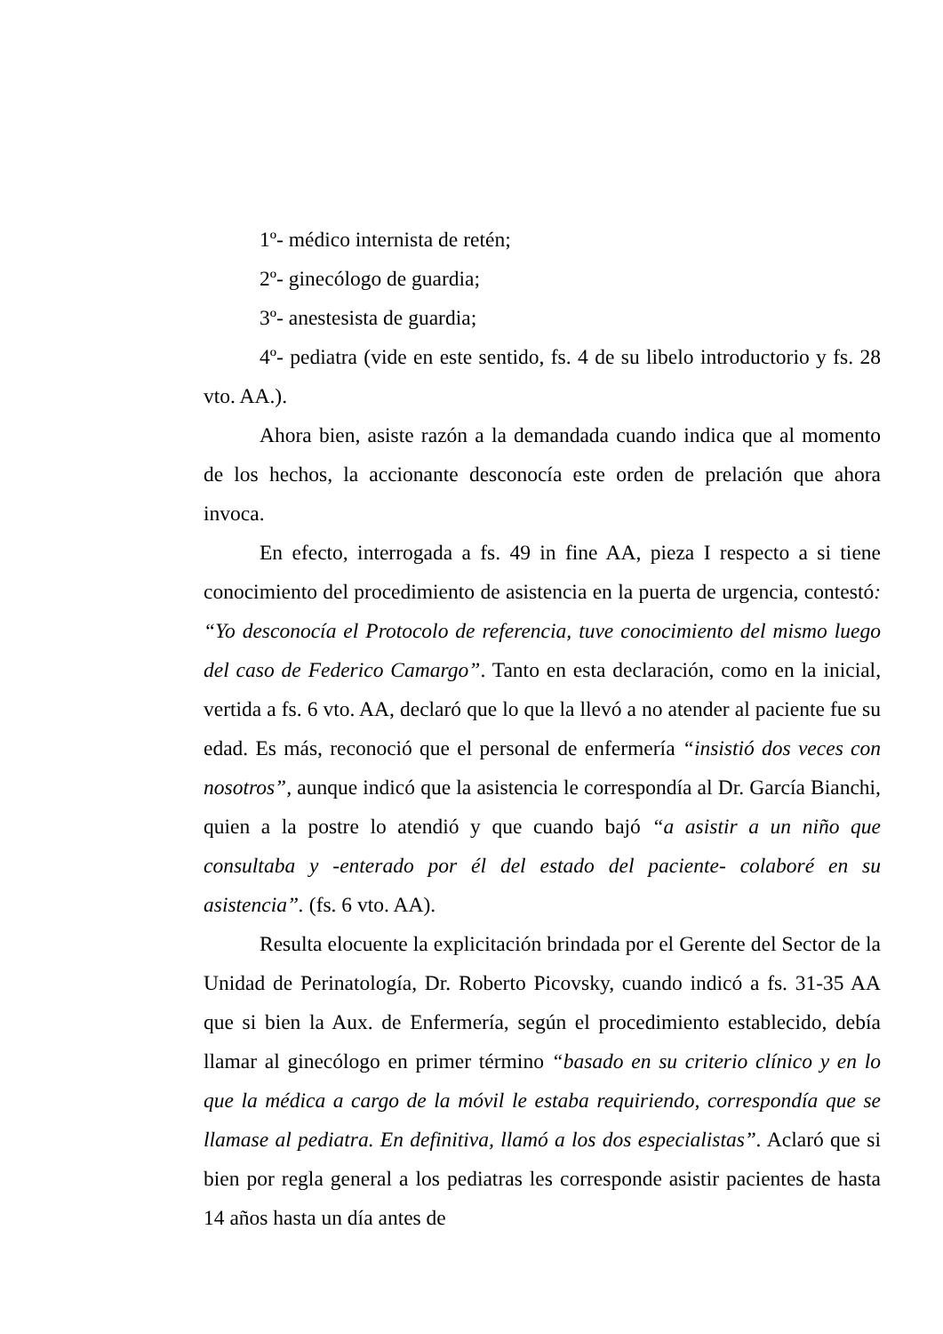1º- médico internista de retén;
2º- ginecólogo de guardia;
3º- anestesista de guardia;
4º- pediatra (vide en este sentido, fs. 4 de su libelo introductorio y fs. 28 vto. AA.).
Ahora bien, asiste razón a la demandada cuando indica que al momento de los hechos, la accionante desconocía este orden de prelación que ahora invoca.
En efecto, interrogada a fs. 49 in fine AA, pieza I respecto a si tiene conocimiento del procedimiento de asistencia en la puerta de urgencia, contestó: “Yo desconocía el Protocolo de referencia, tuve conocimiento del mismo luego del caso de Federico Camargo”. Tanto en esta declaración, como en la inicial, vertida a fs. 6 vto. AA, declaró que lo que la llevó a no atender al paciente fue su edad. Es más, reconoció que el personal de enfermería “insistió dos veces con nosotros”, aunque indicó que la asistencia le correspondía al Dr. García Bianchi, quien a la postre lo atendió y que cuando bajó “a asistir a un niño que consultaba y -enterado por él del estado del paciente- colaboré en su asistencia”. (fs. 6 vto. AA).
Resulta elocuente la explicitación brindada por el Gerente del Sector de la Unidad de Perinatología, Dr. Roberto Picovsky, cuando indicó a fs. 31-35 AA que si bien la Aux. de Enfermería, según el procedimiento establecido, debía llamar al ginecólogo en primer término “basado en su criterio clínico y en lo que la médica a cargo de la móvil le estaba requiriendo, correspondía que se llamase al pediatra. En definitiva, llamó a los dos especialistas”. Aclaró que si bien por regla general a los pediatras les corresponde asistir pacientes de hasta 14 años hasta un día antes de